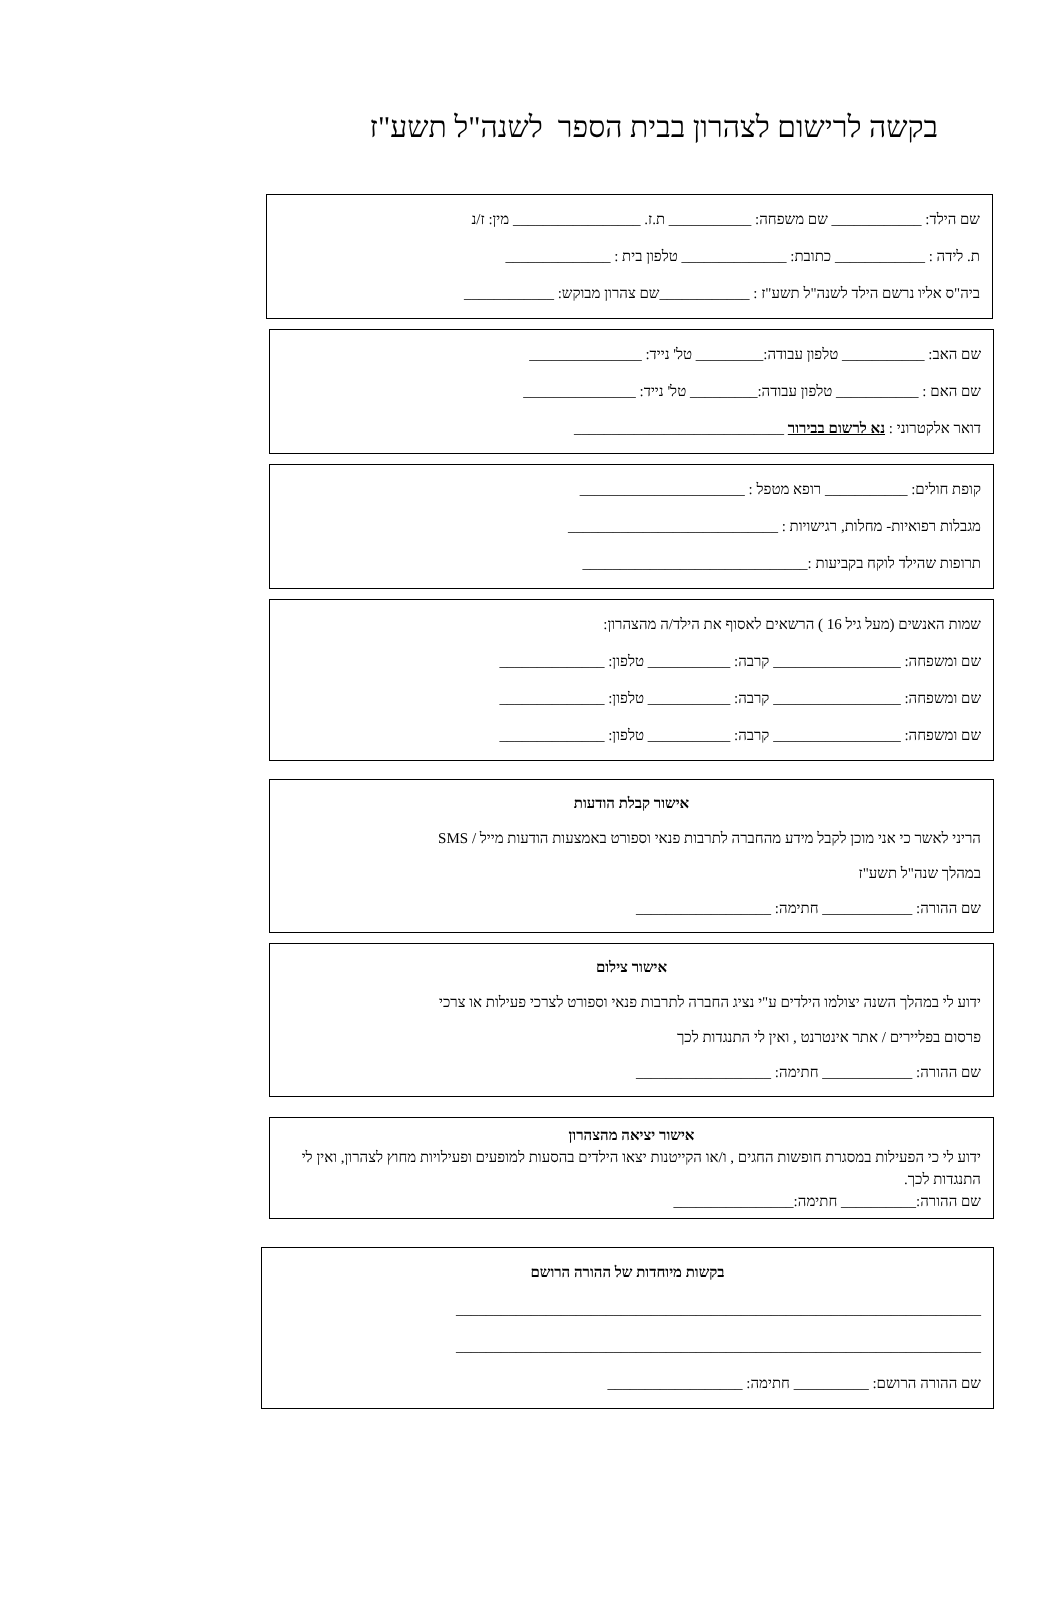בקשה לרישום לצהרון בבית הספר לשנה"ל תשע"ז
שם הילד: ____________ שם משפחה: ___________ ת.ז. _________________ מין: ז/נ
ת. לידה : ____________ כתובת: ______________ טלפון בית : ______________
ביה"ס אליו נרשם הילד לשנה"ל תשע"ז : ____________שם צהרון מבוקש: ____________
שם האב: ___________ טלפון עבודה:_________ טל' נייד: _______________
שם האם : ___________ טלפון עבודה:_________ טל' נייד: _______________
דואר אלקטרוני : נא לרשום בבירור ____________________________
קופת חולים: ___________ רופא מטפל : ______________________
מגבלות רפואיות- מחלות, רגישויות : ____________________________
תרופות שהילד לוקח בקביעות :______________________________
שמות האנשים (מעל גיל 16 ) הרשאים לאסוף את הילד/ה מהצהרון:
שם ומשפחה: _________________ קרבה: ___________ טלפון: ______________
שם ומשפחה: _________________ קרבה: ___________ טלפון: ______________
שם ומשפחה: _________________ קרבה: ___________ טלפון: ______________
אישור קבלת הודעות
הריני לאשר כי אני מוכן לקבל מידע מהחברה לתרבות פנאי וספורט באמצעות הודעות מייל / SMS
במהלך שנה"ל תשע"ז
שם ההורה: ____________ חתימה: __________________
אישור צילום
ידוע לי במהלך השנה יצולמו הילדים ע"י נציג החברה לתרבות פנאי וספורט לצרכי פעילות או צרכי
פרסום בפליירים / אתר אינטרנט , ואין לי התנגדות לכך
שם ההורה: ____________ חתימה: __________________
אישור יציאה מהצהרון
ידוע לי כי הפעילות במסגרת חופשות החגים , ו/או הקייטנות יצאו הילדים בהסעות למופעים ופעילויות מחוץ לצהרון, ואין לי התנגדות לכך.
שם ההורה:__________ חתימה:________________
בקשות מיוחדות של ההורה הרושם
______________________________________________________________________
______________________________________________________________________
שם ההורה הרושם: __________ חתימה: __________________